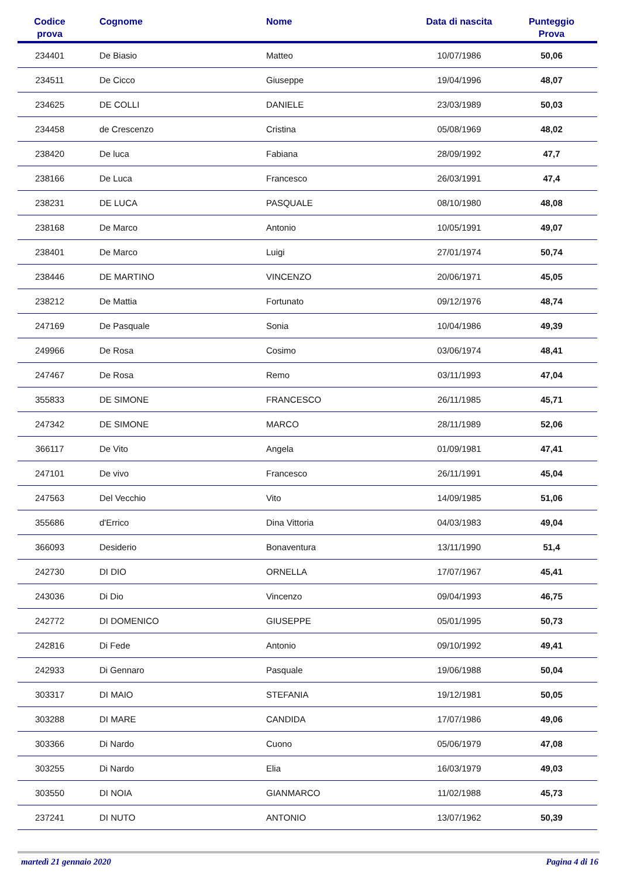| Codice prova | | Cognome | Nome | Data di nascita | Punteggio Prova |
| --- | --- | --- | --- | --- | --- |
| 234401 | | De Biasio | Matteo | 10/07/1986 | 50,06 |
| 234511 | | De Cicco | Giuseppe | 19/04/1996 | 48,07 |
| 234625 | | DE COLLI | DANIELE | 23/03/1989 | 50,03 |
| 234458 | | de Crescenzo | Cristina | 05/08/1969 | 48,02 |
| 238420 | | De luca | Fabiana | 28/09/1992 | 47,7 |
| 238166 | | De Luca | Francesco | 26/03/1991 | 47,4 |
| 238231 | | DE LUCA | PASQUALE | 08/10/1980 | 48,08 |
| 238168 | | De Marco | Antonio | 10/05/1991 | 49,07 |
| 238401 | | De Marco | Luigi | 27/01/1974 | 50,74 |
| 238446 | | DE MARTINO | VINCENZO | 20/06/1971 | 45,05 |
| 238212 | | De Mattia | Fortunato | 09/12/1976 | 48,74 |
| 247169 | | De Pasquale | Sonia | 10/04/1986 | 49,39 |
| 249966 | | De Rosa | Cosimo | 03/06/1974 | 48,41 |
| 247467 | | De Rosa | Remo | 03/11/1993 | 47,04 |
| 355833 | | DE SIMONE | FRANCESCO | 26/11/1985 | 45,71 |
| 247342 | | DE SIMONE | MARCO | 28/11/1989 | 52,06 |
| 366117 | | De Vito | Angela | 01/09/1981 | 47,41 |
| 247101 | | De vivo | Francesco | 26/11/1991 | 45,04 |
| 247563 | | Del Vecchio | Vito | 14/09/1985 | 51,06 |
| 355686 | | d'Errico | Dina Vittoria | 04/03/1983 | 49,04 |
| 366093 | | Desiderio | Bonaventura | 13/11/1990 | 51,4 |
| 242730 | | DI DIO | ORNELLA | 17/07/1967 | 45,41 |
| 243036 | | Di Dio | Vincenzo | 09/04/1993 | 46,75 |
| 242772 | | DI DOMENICO | GIUSEPPE | 05/01/1995 | 50,73 |
| 242816 | | Di Fede | Antonio | 09/10/1992 | 49,41 |
| 242933 | | Di Gennaro | Pasquale | 19/06/1988 | 50,04 |
| 303317 | | DI MAIO | STEFANIA | 19/12/1981 | 50,05 |
| 303288 | | DI MARE | CANDIDA | 17/07/1986 | 49,06 |
| 303366 | | Di Nardo | Cuono | 05/06/1979 | 47,08 |
| 303255 | | Di Nardo | Elia | 16/03/1979 | 49,03 |
| 303550 | | DI NOIA | GIANMARCO | 11/02/1988 | 45,73 |
| 237241 | | DI NUTO | ANTONIO | 13/07/1962 | 50,39 |
martedì 21 gennaio 2020 Pagina 4 di 16